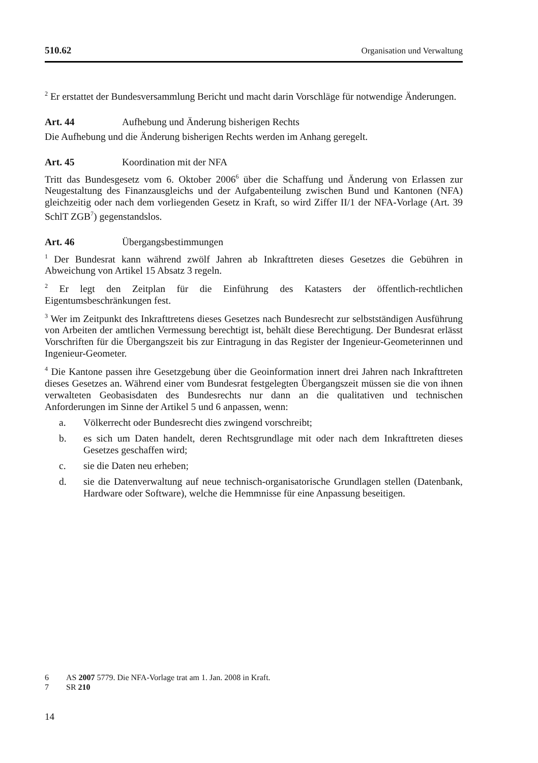510.62 Organisation und Verwaltung
<sup>2</sup> Er erstattet der Bundesversammlung Bericht und macht darin Vorschläge für notwendige Änderungen.
Art. 44 Aufhebung und Änderung bisherigen Rechts
Die Aufhebung und die Änderung bisherigen Rechts werden im Anhang geregelt.
Art. 45 Koordination mit der NFA
Tritt das Bundesgesetz vom 6. Oktober 2006<sup>6</sup> über die Schaffung und Änderung von Erlassen zur Neugestaltung des Finanzausgleichs und der Aufgabenteilung zwischen Bund und Kantonen (NFA) gleichzeitig oder nach dem vorliegenden Gesetz in Kraft, so wird Ziffer II/1 der NFA-Vorlage (Art. 39 SchlT ZGB<sup>7</sup>) gegenstandslos.
Art. 46 Übergangsbestimmungen
<sup>1</sup> Der Bundesrat kann während zwölf Jahren ab Inkrafttreten dieses Gesetzes die Gebühren in Abweichung von Artikel 15 Absatz 3 regeln.
<sup>2</sup> Er legt den Zeitplan für die Einführung des Katasters der öffentlich-rechtlichen Eigentumsbeschränkungen fest.
<sup>3</sup> Wer im Zeitpunkt des Inkrafttretens dieses Gesetzes nach Bundesrecht zur selbstständigen Ausführung von Arbeiten der amtlichen Vermessung berechtigt ist, behält diese Berechtigung. Der Bundesrat erlässt Vorschriften für die Übergangszeit bis zur Eintragung in das Register der Ingenieur-Geometerinnen und Ingenieur-Geometer.
<sup>4</sup> Die Kantone passen ihre Gesetzgebung über die Geoinformation innert drei Jahren nach Inkrafttreten dieses Gesetzes an. Während einer vom Bundesrat festgelegten Übergangszeit müssen sie die von ihnen verwalteten Geobasisdaten des Bundesrechts nur dann an die qualitativen und technischen Anforderungen im Sinne der Artikel 5 und 6 anpassen, wenn:
a. Völkerrecht oder Bundesrecht dies zwingend vorschreibt;
b. es sich um Daten handelt, deren Rechtsgrundlage mit oder nach dem Inkrafttreten dieses Gesetzes geschaffen wird;
c. sie die Daten neu erheben;
d. sie die Datenverwaltung auf neue technisch-organisatorische Grundlagen stellen (Datenbank, Hardware oder Software), welche die Hemmnisse für eine Anpassung beseitigen.
6 AS 2007 5779. Die NFA-Vorlage trat am 1. Jan. 2008 in Kraft.
7 SR 210
14